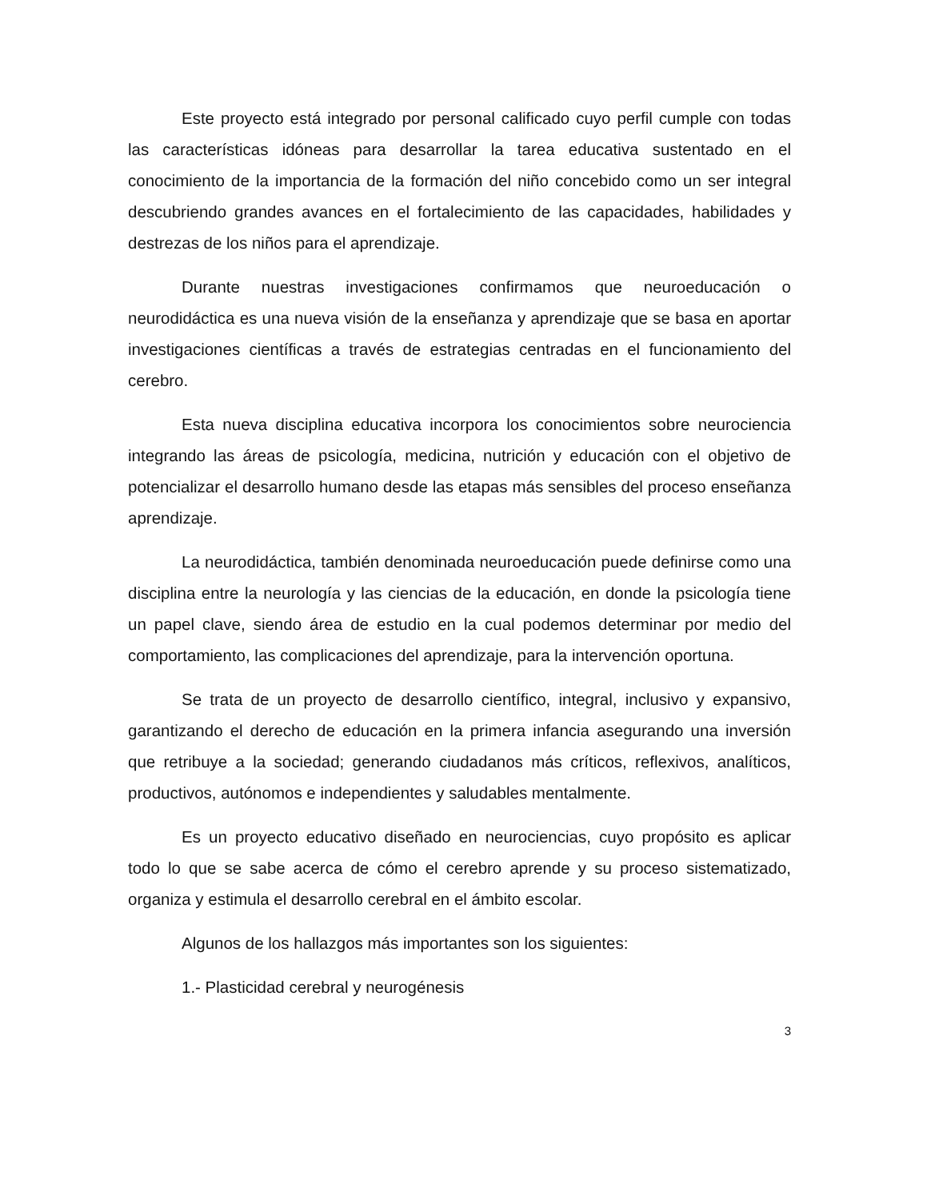Este proyecto está integrado por personal calificado cuyo perfil cumple con todas las características idóneas para desarrollar la tarea educativa sustentado en el conocimiento de la importancia de la formación del niño concebido como un ser integral descubriendo grandes avances en el fortalecimiento de las capacidades, habilidades y destrezas de los niños para el aprendizaje.
Durante nuestras investigaciones confirmamos que neuroeducación o neurodidáctica es una nueva visión de la enseñanza y aprendizaje que se basa en aportar investigaciones científicas a través de estrategias centradas en el funcionamiento del cerebro.
Esta nueva disciplina educativa incorpora los conocimientos sobre neurociencia integrando las áreas de psicología, medicina, nutrición y educación con el objetivo de potencializar el desarrollo humano desde las etapas más sensibles del proceso enseñanza aprendizaje.
La neurodidáctica, también denominada neuroeducación puede definirse como una disciplina entre la neurología y las ciencias de la educación, en donde la psicología tiene un papel clave, siendo área de estudio en la cual podemos determinar por medio del comportamiento, las complicaciones del aprendizaje, para la intervención oportuna.
Se trata de un proyecto de desarrollo científico, integral, inclusivo y expansivo, garantizando el derecho de educación en la primera infancia asegurando una inversión que retribuye a la sociedad; generando ciudadanos más críticos, reflexivos, analíticos, productivos, autónomos e independientes y saludables mentalmente.
Es un proyecto educativo diseñado en neurociencias, cuyo propósito es aplicar todo lo que se sabe acerca de cómo el cerebro aprende y su proceso sistematizado, organiza y estimula el desarrollo cerebral en el ámbito escolar.
Algunos de los hallazgos más importantes son los siguientes:
1.- Plasticidad cerebral y neurogénesis
3